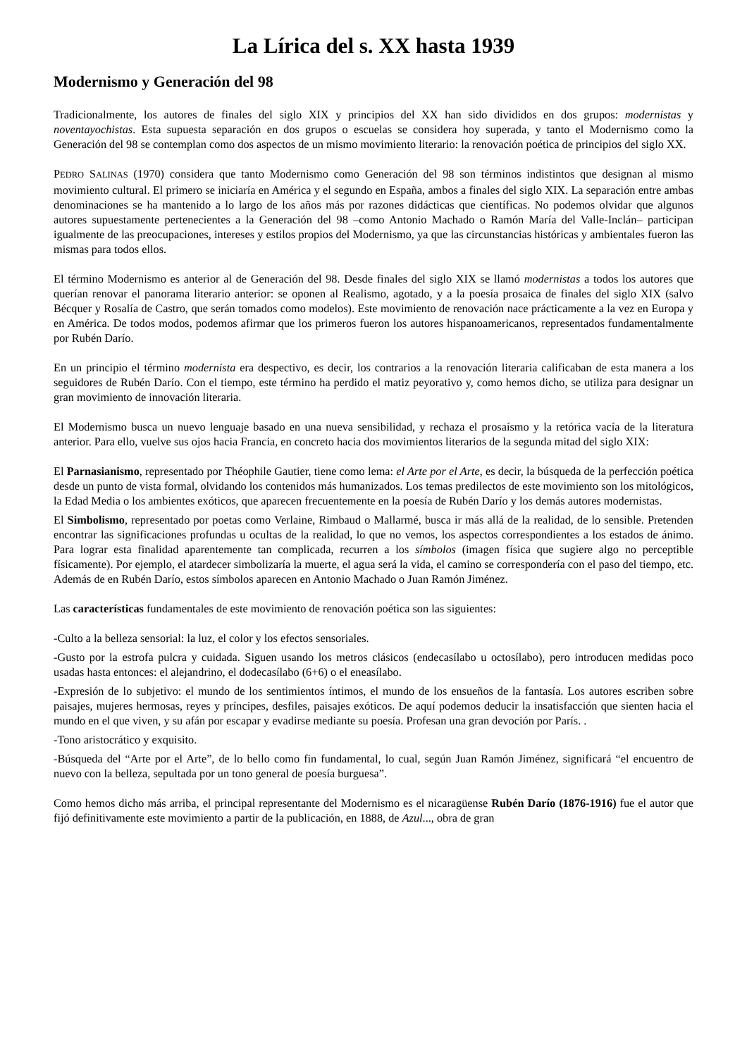La Lírica del s. XX hasta 1939
Modernismo y Generación del 98
Tradicionalmente, los autores de finales del siglo XIX y principios del XX han sido divididos en dos grupos: modernistas y noventayochistas. Esta supuesta separación en dos grupos o escuelas se considera hoy superada, y tanto el Modernismo como la Generación del 98 se contemplan como dos aspectos de un mismo movimiento literario: la renovación poética de principios del siglo XX.
PEDRO SALINAS (1970) considera que tanto Modernismo como Generación del 98 son términos indistintos que designan al mismo movimiento cultural. El primero se iniciaría en América y el segundo en España, ambos a finales del siglo XIX. La separación entre ambas denominaciones se ha mantenido a lo largo de los años más por razones didácticas que científicas. No podemos olvidar que algunos autores supuestamente pertenecientes a la Generación del 98 –como Antonio Machado o Ramón María del Valle-Inclán– participan igualmente de las preocupaciones, intereses y estilos propios del Modernismo, ya que las circunstancias históricas y ambientales fueron las mismas para todos ellos.
El término Modernismo es anterior al de Generación del 98. Desde finales del siglo XIX se llamó modernistas a todos los autores que querían renovar el panorama literario anterior: se oponen al Realismo, agotado, y a la poesía prosaica de finales del siglo XIX (salvo Bécquer y Rosalía de Castro, que serán tomados como modelos). Este movimiento de renovación nace prácticamente a la vez en Europa y en América. De todos modos, podemos afirmar que los primeros fueron los autores hispanoamericanos, representados fundamentalmente por Rubén Darío.
En un principio el término modernista era despectivo, es decir, los contrarios a la renovación literaria calificaban de esta manera a los seguidores de Rubén Darío. Con el tiempo, este término ha perdido el matiz peyorativo y, como hemos dicho, se utiliza para designar un gran movimiento de innovación literaria.
El Modernismo busca un nuevo lenguaje basado en una nueva sensibilidad, y rechaza el prosaísmo y la retórica vacía de la literatura anterior. Para ello, vuelve sus ojos hacia Francia, en concreto hacia dos movimientos literarios de la segunda mitad del siglo XIX:
El Parnasianismo, representado por Théophile Gautier, tiene como lema: el Arte por el Arte, es decir, la búsqueda de la perfección poética desde un punto de vista formal, olvidando los contenidos más humanizados. Los temas predilectos de este movimiento son los mitológicos, la Edad Media o los ambientes exóticos, que aparecen frecuentemente en la poesía de Rubén Darío y los demás autores modernistas.
El Simbolismo, representado por poetas como Verlaine, Rimbaud o Mallarmé, busca ir más allá de la realidad, de lo sensible. Pretenden encontrar las significaciones profundas u ocultas de la realidad, lo que no vemos, los aspectos correspondientes a los estados de ánimo. Para lograr esta finalidad aparentemente tan complicada, recurren a los símbolos (imagen física que sugiere algo no perceptible físicamente). Por ejemplo, el atardecer simbolizaría la muerte, el agua será la vida, el camino se correspondería con el paso del tiempo, etc. Además de en Rubén Darío, estos símbolos aparecen en Antonio Machado o Juan Ramón Jiménez.
Las características fundamentales de este movimiento de renovación poética son las siguientes:
-Culto a la belleza sensorial: la luz, el color y los efectos sensoriales.
-Gusto por la estrofa pulcra y cuidada. Siguen usando los metros clásicos (endecasílabo u octosílabo), pero introducen medidas poco usadas hasta entonces: el alejandrino, el dodecasílabo (6+6) o el eneasílabo.
-Expresión de lo subjetivo: el mundo de los sentimientos íntimos, el mundo de los ensueños de la fantasía. Los autores escriben sobre paisajes, mujeres hermosas, reyes y príncipes, desfiles, paisajes exóticos. De aquí podemos deducir la insatisfacción que sienten hacia el mundo en el que viven, y su afán por escapar y evadirse mediante su poesía. Profesan una gran devoción por París. .
-Tono aristocrático y exquisito.
-Búsqueda del “Arte por el Arte”, de lo bello como fin fundamental, lo cual, según Juan Ramón Jiménez, significará “el encuentro de nuevo con la belleza, sepultada por un tono general de poesía burguesa”.
Como hemos dicho más arriba, el principal representante del Modernismo es el nicaragüense Rubén Darío (1876-1916) fue el autor que fijó definitivamente este movimiento a partir de la publicación, en 1888, de Azul..., obra de gran